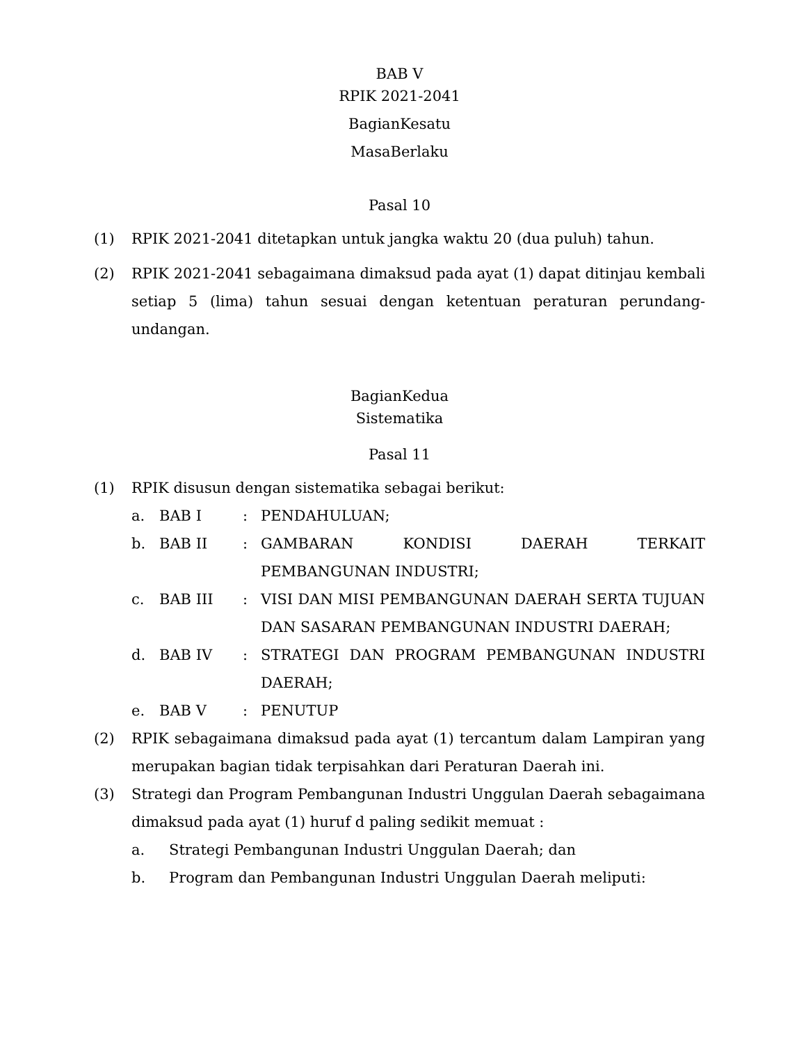BAB V
RPIK 2021-2041
BagianKesatu
MasaBerlaku
Pasal 10
(1) RPIK 2021-2041 ditetapkan untuk jangka waktu 20 (dua puluh) tahun.
(2) RPIK 2021-2041 sebagaimana dimaksud pada ayat (1) dapat ditinjau kembali setiap 5 (lima) tahun sesuai dengan ketentuan peraturan perundang-undangan.
BagianKedua
Sistematika
Pasal 11
(1) RPIK disusun dengan sistematika sebagai berikut:
a. BAB I : PENDAHULUAN;
b. BAB II : GAMBARAN KONDISI DAERAH TERKAIT PEMBANGUNAN INDUSTRI;
c. BAB III : VISI DAN MISI PEMBANGUNAN DAERAH SERTA TUJUAN DAN SASARAN PEMBANGUNAN INDUSTRI DAERAH;
d. BAB IV : STRATEGI DAN PROGRAM PEMBANGUNAN INDUSTRI DAERAH;
e. BAB V : PENUTUP
(2) RPIK sebagaimana dimaksud pada ayat (1) tercantum dalam Lampiran yang merupakan bagian tidak terpisahkan dari Peraturan Daerah ini.
(3) Strategi dan Program Pembangunan Industri Unggulan Daerah sebagaimana dimaksud pada ayat (1) huruf d paling sedikit memuat :
a. Strategi Pembangunan Industri Unggulan Daerah; dan
b. Program dan Pembangunan Industri Unggulan Daerah meliputi: